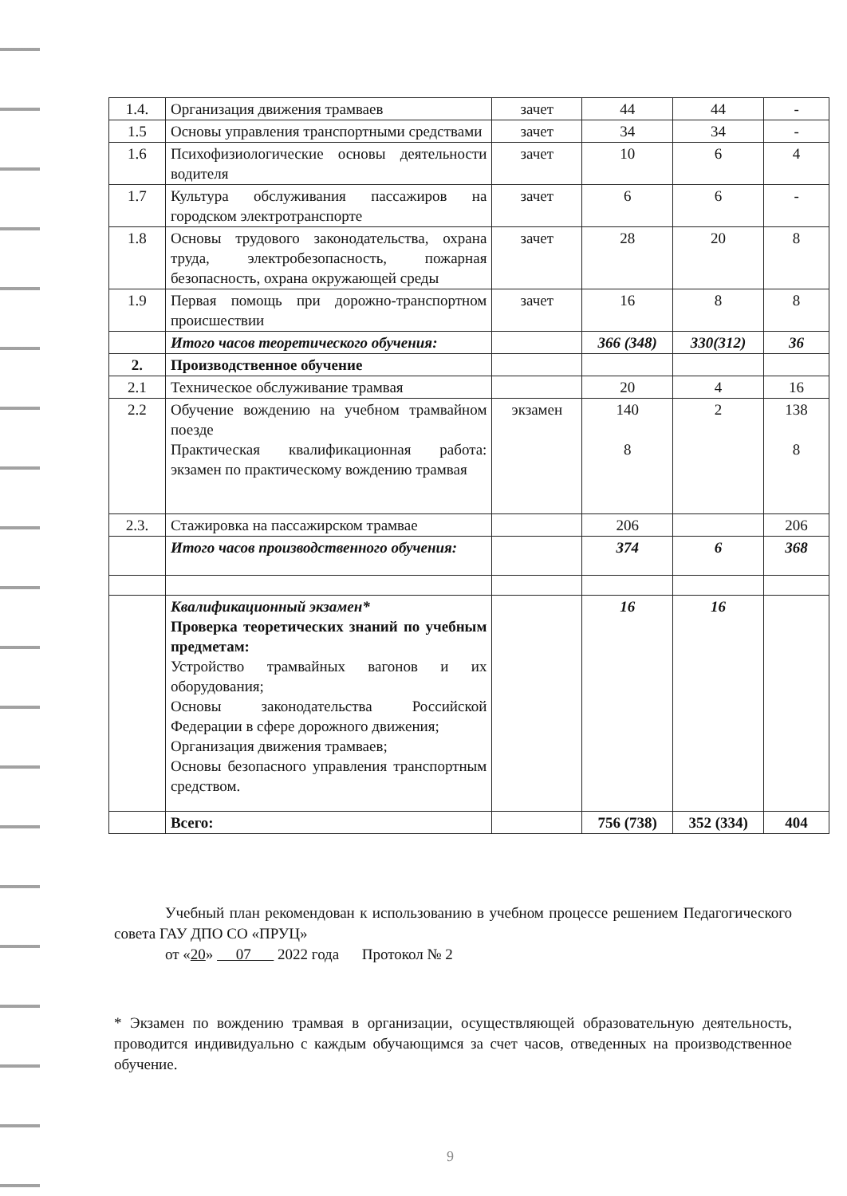| 1.4. | Организация движения трамваев | зачет | 44 | 44 | - |
| 1.5 | Основы управления транспортными средствами | зачет | 34 | 34 | - |
| 1.6 | Психофизиологические основы деятельности водителя | зачет | 10 | 6 | 4 |
| 1.7 | Культура обслуживания пассажиров на городском электротранспорте | зачет | 6 | 6 | - |
| 1.8 | Основы трудового законодательства, охрана труда, электробезопасность, пожарная безопасность, охрана окружающей среды | зачет | 28 | 20 | 8 |
| 1.9 | Первая помощь при дорожно-транспортном происшествии | зачет | 16 | 8 | 8 |
| | Итого часов теоретического обучения: | | 366 (348) | 330(312) | 36 |
| 2. | Производственное обучение | | | | |
| 2.1 | Техническое обслуживание трамвая | | 20 | 4 | 16 |
| 2.2 | Обучение вождению на учебном трамвайном поезде Практическая квалификационная работа: экзамен по практическому вождению трамвая | экзамен | 140 8 | 2 | 138 8 |
| 2.3. | Стажировка на пассажирском трамвае | | 206 | | 206 |
| | Итого часов производственного обучения: | | 374 | 6 | 368 |
| | Квалификационный экзамен* Проверка теоретических знаний по учебным предметам: Устройство трамвайных вагонов и их оборудования; Основы законодательства Российской Федерации в сфере дорожного движения; Организация движения трамваев; Основы безопасного управления транспортным средством. | | 16 | 16 | |
| | Всего: | | 756 (738) | 352 (334) | 404 |
Учебный план рекомендован к использованию в учебном процессе решением Педагогического совета ГАУ ДПО СО «ПРУЦ»
от «20» 07 2022 года Протокол № 2
* Экзамен по вождению трамвая в организации, осуществляющей образовательную деятельность, проводится индивидуально с каждым обучающимся за счет часов, отведенных на производственное обучение.
9